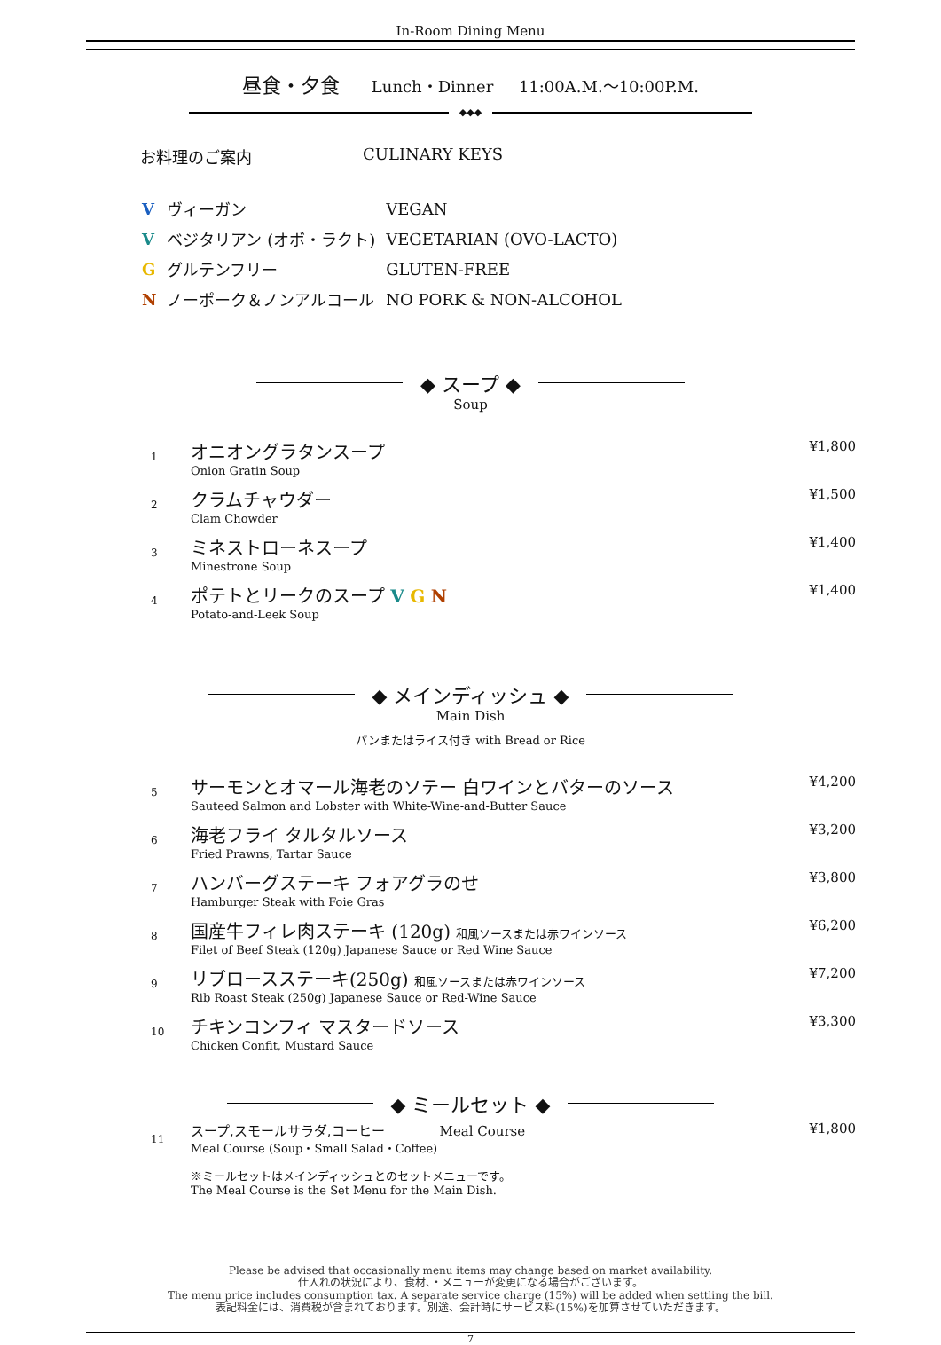In-Room Dining Menu
昼食・夕食 Lunch・Dinner 11:00A.M.～10:00P.M.
◆◆◆
お料理のご案内 CULINARY KEYS
| V | ヴィーガン | VEGAN |
| V | ベジタリアン (オボ・ラクト) | VEGETARIAN (OVO-LACTO) |
| G | グルテンフリー | GLUTEN-FREE |
| N | ノーポーク＆ノンアルコール | NO PORK & NON-ALCOHOL |
◆ スープ ◆
Soup
| 1 | オニオングラタンスープ Onion Gratin Soup | ¥1,800 |
| 2 | クラムチャウダー Clam Chowder | ¥1,500 |
| 3 | ミネストローネスープ Minestrone Soup | ¥1,400 |
| 4 | ポテトとリークのスープ V G N Potato-and-Leek Soup | ¥1,400 |
◆ メインディッシュ ◆
Main Dish
パンまたはライス付き with Bread or Rice
| 5 | サーモンとオマール海老のソテー 白ワインとバターのソース Sauteed Salmon and Lobster with White-Wine-and-Butter Sauce | ¥4,200 |
| 6 | 海老フライ タルタルソース Fried Prawns, Tartar Sauce | ¥3,200 |
| 7 | ハンバーグステーキ フォアグラのせ Hamburger Steak with Foie Gras | ¥3,800 |
| 8 | 国産牛フィレ肉ステーキ (120g) 和風ソースまたは赤ワインソース Filet of Beef Steak (120g) Japanese Sauce or Red Wine Sauce | ¥6,200 |
| 9 | リブロースステーキ(250g) 和風ソースまたは赤ワインソース Rib Roast Steak (250g) Japanese Sauce or Red-Wine Sauce | ¥7,200 |
| 10 | チキンコンフィ マスタードソース Chicken Confit, Mustard Sauce | ¥3,300 |
◆ ミールセット ◆
| 11 | スープ,スモールサラダ,コーヒー Meal Course Meal Course (Soup・Small Salad・Coffee) ※ミールセットはメインディッシュとのセットメニューです。 The Meal Course is the Set Menu for the Main Dish. | ¥1,800 |
Please be advised that occasionally menu items may change based on market availability.
仕入れの状況により、食材、・メニューが変更になる場合がございます。
The menu price includes consumption tax. A separate service charge (15%) will be added when settling the bill.
表記料金には、消費税が含まれております。別途、会計時にサービス料(15%)を加算させていただきます。
7